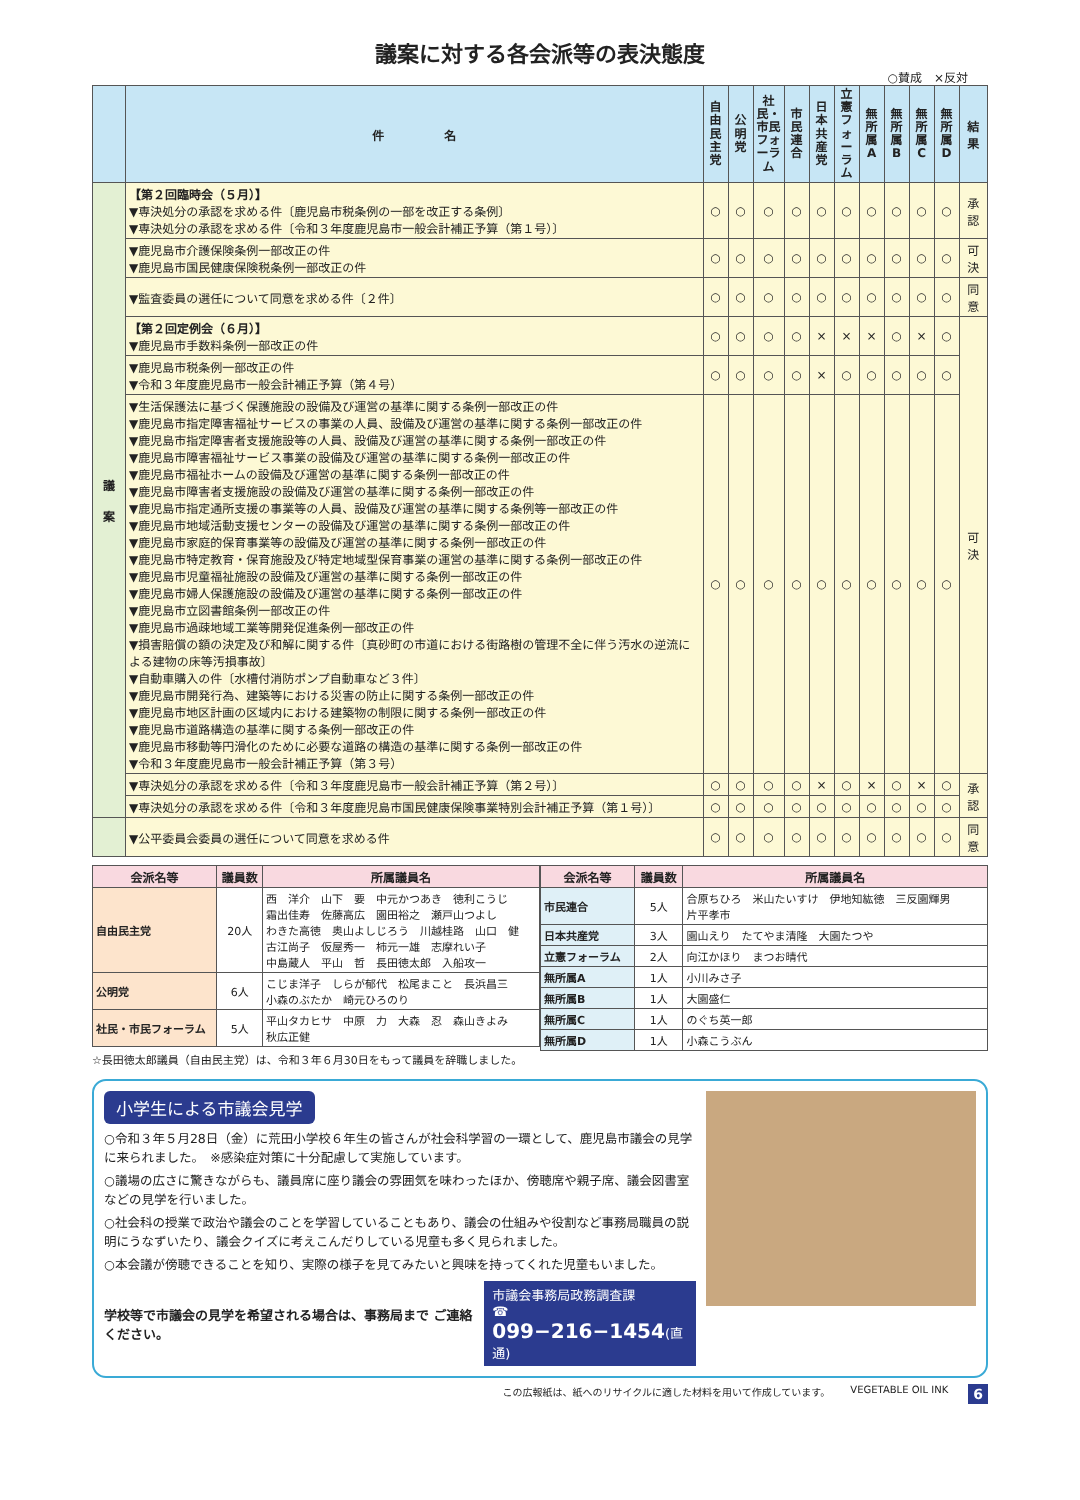議案に対する各会派等の表決態度
○賛成　×反対
| | 件 名 | 自由民主党 | 公明党 | 社民・市民フォーラム | 市民連合 | 日本共産党 | 立憲フォーラム | 無所属A | 無所属B | 無所属C | 無所属D | 結果 |
| --- | --- | --- | --- | --- | --- | --- | --- | --- | --- | --- | --- | --- |
| 議 案 | 【第２回臨時会（５月）】 ▼専決処分の承認を求める件〔鹿児島市税条例の一部を改正する条例〕 ▼専決処分の承認を求める件〔令和３年度鹿児島市一般会計補正予算（第１号）〕 | ○ | ○ | ○ | ○ | ○ | ○ | ○ | ○ | ○ | ○ | 承認 |
| | ▼鹿児島市介護保険条例一部改正の件 ▼鹿児島市国民健康保険税条例一部改正の件 | ○ | ○ | ○ | ○ | ○ | ○ | ○ | ○ | ○ | ○ | 可決 |
| | ▼監査委員の選任について同意を求める件〔２件〕 | ○ | ○ | ○ | ○ | ○ | ○ | ○ | ○ | ○ | ○ | 同意 |
| | 【第２回定例会（６月）】 ▼鹿児島市手数料条例一部改正の件 | ○ | ○ | ○ | ○ | × | × | × | ○ | × | ○ | 可決 |
| | ▼鹿児島市税条例一部改正の件 ▼令和３年度鹿児島市一般会計補正予算（第４号） | ○ | ○ | ○ | ○ | × | ○ | ○ | ○ | ○ | ○ | |
| | ▼生活保護法に基づく保護施設の設備及び運営の基準に関する条例一部改正の件 ▼鹿児島市指定障害福祉サービスの事業の人員、設備及び運営の基準に関する条例一部改正の件 ▼鹿児島市指定障害者支援施設等の人員、設備及び運営の基準に関する条例一部改正の件 ▼鹿児島市障害福祉サービス事業の設備及び運営の基準に関する条例一部改正の件 ▼鹿児島市福祉ホームの設備及び運営の基準に関する条例一部改正の件 ▼鹿児島市障害者支援施設の設備及び運営の基準に関する条例一部改正の件 ▼鹿児島市指定通所支援の事業等の人員、設備及び運営の基準に関する条例等一部改正の件 ▼鹿児島市地域活動支援センターの設備及び運営の基準に関する条例一部改正の件 ▼鹿児島市家庭的保育事業等の設備及び運営の基準に関する条例一部改正の件 ▼鹿児島市特定教育・保育施設及び特定地域型保育事業の運営の基準に関する条例一部改正の件 ▼鹿児島市児童福祉施設の設備及び運営の基準に関する条例一部改正の件 ▼鹿児島市婦人保護施設の設備及び運営の基準に関する条例一部改正の件 ▼鹿児島市立図書館条例一部改正の件 ▼鹿児島市過疎地域工業等開発促進条例一部改正の件 ▼損害賠償の額の決定及び和解に関する件〔真砂町の市道における街路樹の管理不全に伴う汚水の逆流による建物の床等汚損事故〕 ▼自動車購入の件〔水槽付消防ポンプ自動車など３件〕 ▼鹿児島市開発行為、建築等における災害の防止に関する条例一部改正の件 ▼鹿児島市地区計画の区域内における建築物の制限に関する条例一部改正の件 ▼鹿児島市道路構造の基準に関する条例一部改正の件 ▼鹿児島市移動等円滑化のために必要な道路の構造の基準に関する条例一部改正の件 ▼令和３年度鹿児島市一般会計補正予算（第３号） | ○ | ○ | ○ | ○ | ○ | ○ | ○ | ○ | ○ | ○ | |
| | ▼専決処分の承認を求める件〔令和３年度鹿児島市一般会計補正予算（第２号）〕 | ○ | ○ | ○ | ○ | × | ○ | × | ○ | × | ○ | 承認 |
| | ▼専決処分の承認を求める件〔令和３年度鹿児島市国民健康保険事業特別会計補正予算（第１号）〕 | ○ | ○ | ○ | ○ | ○ | ○ | ○ | ○ | ○ | ○ | |
| | ▼公平委員会委員の選任について同意を求める件 | ○ | ○ | ○ | ○ | ○ | ○ | ○ | ○ | ○ | ○ | 同意 |
| 会派名等 | 議員数 | 所属議員名 |
| --- | --- | --- |
| 自由民主党 | 20人 | 西 洋介 山下 要 中元かつあき 徳利こうじ 霜出佳寿 佐藤高広 園田裕之 瀬戸山つよし わきた高徳 奥山よしじろう 川越桂路 山口 健 古江尚子 仮屋秀一 柿元一雄 志摩れい子 中島蔵人 平山 哲 長田徳太郎 入船攻一 |
| 公明党 | 6人 | こじま洋子 しらが郁代 松尾まこと 長浜昌三 小森のぶたか 崎元ひろのり |
| 社民・市民フォーラム | 5人 | 平山タカヒサ 中原 力 大森 忍 森山きよみ 秋広正健 |
| 会派名等 | 議員数 | 所属議員名 |
| --- | --- | --- |
| 市民連合 | 5人 | 合原ちひろ 米山たいすけ 伊地知紘徳 三反園輝男 片平孝市 |
| 日本共産党 | 3人 | 園山えり たてやま清隆 大園たつや |
| 立憲フォーラム | 2人 | 向江かほり まつお晴代 |
| 無所属A | 1人 | 小川みさ子 |
| 無所属B | 1人 | 大園盛仁 |
| 無所属C | 1人 | のぐち英一郎 |
| 無所属D | 1人 | 小森こうぶん |
☆長田徳太郎議員（自由民主党）は、令和３年６月30日をもって議員を辞職しました。
小学生による市議会見学
○令和３年５月28日（金）に荒田小学校６年生の皆さんが社会科学習の一環として、鹿児島市議会の見学に来られました。　※感染症対策に十分配慮して実施しています。
○議場の広さに驚きながらも、議員席に座り議会の雰囲気を味わったほか、傍聴席や親子席、議会図書室などの見学を行いました。
○社会科の授業で政治や議会のことを学習していることもあり、議会の仕組みや役割など事務局職員の説明にうなずいたり、議会クイズに考えこんだりしている児童も多く見られました。
○本会議が傍聴できることを知り、実際の様子を見てみたいと興味を持ってくれた児童もいました。
学校等で市議会の見学を希望される場合は、事務局まで ご連絡ください。
市議会事務局政務調査課
☎ 099−216−1454(直通)
この広報紙は、紙へのリサイクルに適した材料を用いて作成しています。 VEGETABLE OIL INK 6